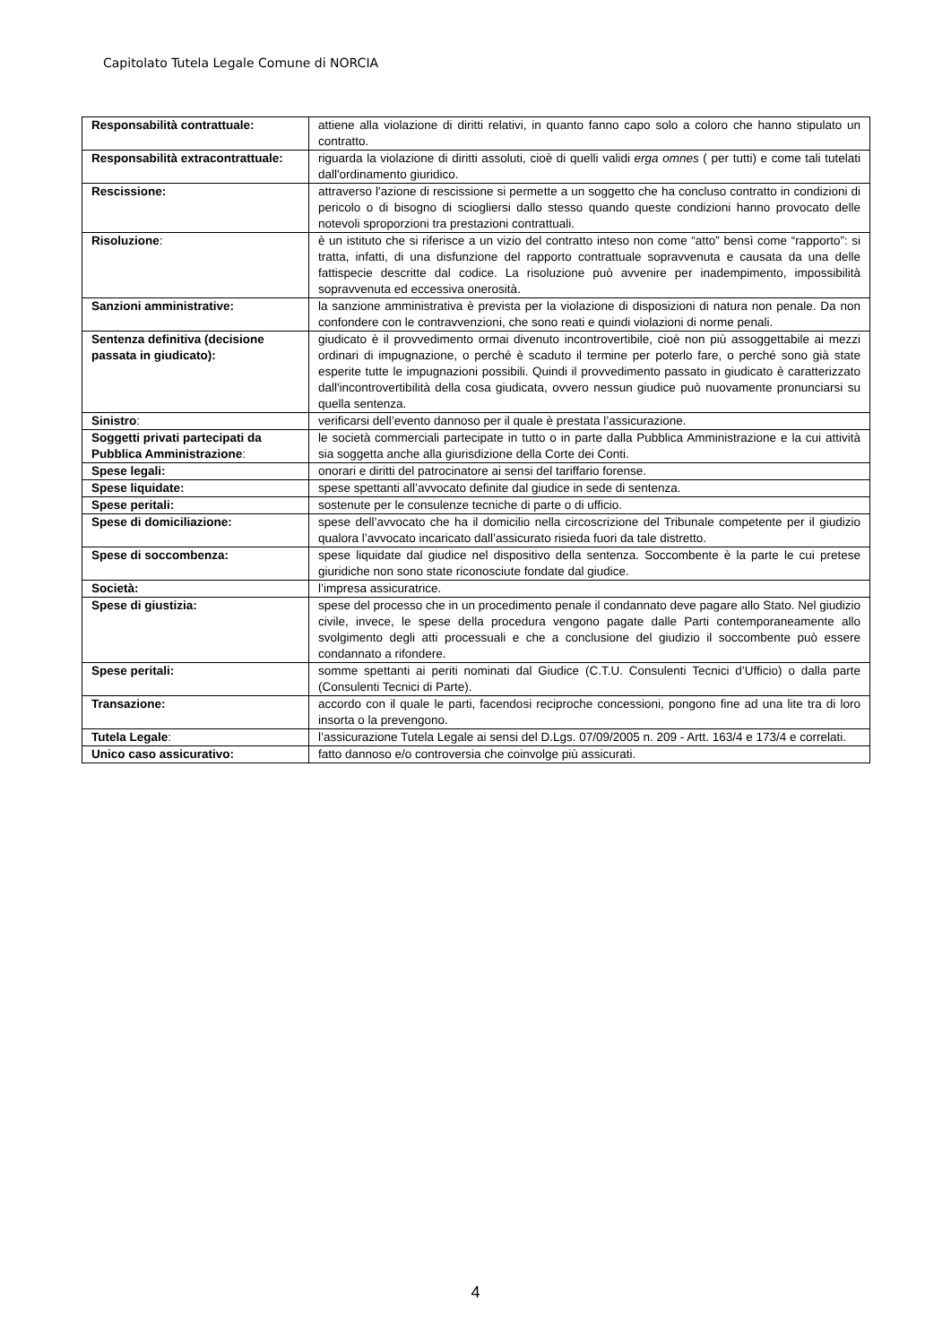Capitolato Tutela Legale Comune di NORCIA
| Responsabilità contrattuale: | attiene alla violazione di diritti relativi, in quanto fanno capo solo a coloro che hanno stipulato un contratto. |
| Responsabilità extracontrattuale: | riguarda la violazione di diritti assoluti, cioè di quelli validi erga omnes ( per tutti) e come tali tutelati dall'ordinamento giuridico. |
| Rescissione: | attraverso l'azione di rescissione si permette a un soggetto che ha concluso contratto in condizioni di pericolo o di bisogno di sciogliersi dallo stesso quando queste condizioni hanno provocato delle notevoli sproporzioni tra prestazioni contrattuali. |
| Risoluzione : | è un istituto che si riferisce a un vizio del contratto inteso non come “atto” bensì come “rapporto”: si tratta, infatti, di una disfunzione del rapporto contrattuale sopravvenuta e causata da una delle fattispecie descritte dal codice. La risoluzione può avvenire per inadempimento, impossibilità sopravvenuta ed eccessiva onerosità. |
| Sanzioni amministrative: | la sanzione amministrativa è prevista per la violazione di disposizioni di natura non penale. Da non confondere con le contravvenzioni, che sono reati e quindi violazioni di norme penali. |
| Sentenza definitiva (decisione passata in giudicato): | giudicato è il provvedimento ormai divenuto incontrovertibile, cioè non più assoggettabile ai mezzi ordinari di impugnazione, o perché è scaduto il termine per poterlo fare, o perché sono già state esperite tutte le impugnazioni possibili. Quindi il provvedimento passato in giudicato è caratterizzato dall'incontrovertibilità della cosa giudicata, ovvero nessun giudice può nuovamente pronunciarsi su quella sentenza. |
| Sinistro : | verificarsi dell’evento dannoso per il quale è prestata l’assicurazione. |
| Soggetti privati partecipati da Pubblica Amministrazione : | le società commerciali partecipate in tutto o in parte dalla Pubblica Amministrazione e la cui attività sia soggetta anche alla giurisdizione della Corte dei Conti. |
| Spese legali: | onorari e diritti del patrocinatore ai sensi del tariffario forense. |
| Spese liquidate: | spese spettanti all’avvocato definite dal giudice in sede di sentenza. |
| Spese peritali: | sostenute per le consulenze tecniche di parte o di ufficio. |
| Spese di domiciliazione: | spese dell’avvocato che ha il domicilio nella circoscrizione del Tribunale competente per il giudizio qualora l’avvocato incaricato dall’assicurato risieda fuori da tale distretto. |
| Spese di soccombenza: | spese liquidate dal giudice nel dispositivo della sentenza. Soccombente è la parte le cui pretese giuridiche non sono state riconosciute fondate dal giudice. |
| Società: | l’impresa assicuratrice. |
| Spese di giustizia: | spese del processo che in un procedimento penale il condannato deve pagare allo Stato. Nel giudizio civile, invece, le spese della procedura vengono pagate dalle Parti contemporaneamente allo svolgimento degli atti processuali e che a conclusione del giudizio il soccombente può essere condannato a rifondere. |
| Spese peritali: | somme spettanti ai periti nominati dal Giudice (C.T.U. Consulenti Tecnici d’Ufficio) o dalla parte (Consulenti Tecnici di Parte). |
| Transazione: | accordo con il quale le parti, facendosi reciproche concessioni, pongono fine ad una lite tra di loro insorta o la prevengono. |
| Tutela Legale : | l’assicurazione Tutela Legale ai sensi del D.Lgs. 07/09/2005 n. 209 - Artt. 163/4 e 173/4 e correlati. |
| Unico caso assicurativo: | fatto dannoso e/o controversia che coinvolge più assicurati. |
4